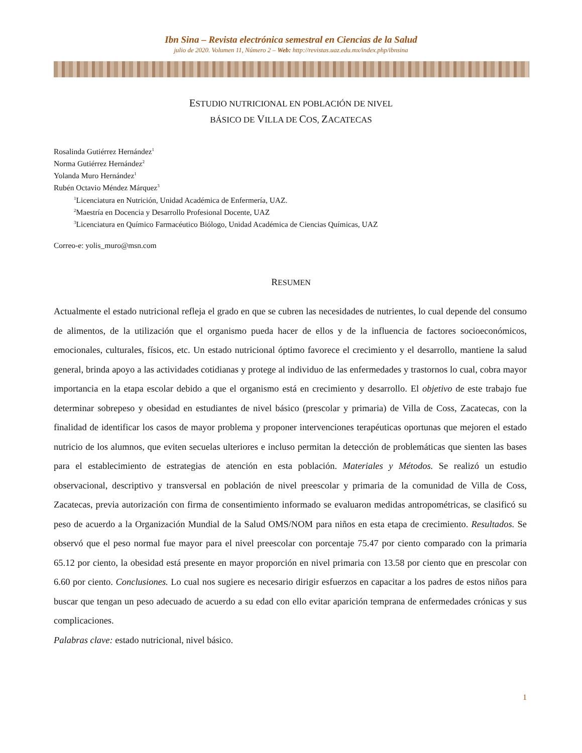Ibn Sina – Revista electrónica semestral en Ciencias de la Salud
julio de 2020. Volumen 11, Número 2 – Web: http://revistas.uaz.edu.mx/index.php/ibnsina
ESTUDIO NUTRICIONAL EN POBLACIÓN DE NIVEL
BÁSICO DE VILLA DE COS, ZACATECAS
Rosalinda Gutiérrez Hernández<sup>1</sup>
Norma Gutiérrez Hernández<sup>2</sup>
Yolanda Muro Hernández<sup>1</sup>
Rubén Octavio Méndez Márquez<sup>3</sup>
<sup>1</sup> Licenciatura en Nutrición, Unidad Académica de Enfermería, UAZ.
<sup>2</sup> Maestría en Docencia y Desarrollo Profesional Docente, UAZ
<sup>3</sup> Licenciatura en Químico Farmacéutico Biólogo, Unidad Académica de Ciencias Químicas, UAZ
Correo-e: yolis_muro@msn.com
RESUMEN
Actualmente el estado nutricional refleja el grado en que se cubren las necesidades de nutrientes, lo cual depende del consumo de alimentos, de la utilización que el organismo pueda hacer de ellos y de la influencia de factores socioeconómicos, emocionales, culturales, físicos, etc. Un estado nutricional óptimo favorece el crecimiento y el desarrollo, mantiene la salud general, brinda apoyo a las actividades cotidianas y protege al individuo de las enfermedades y trastornos lo cual, cobra mayor importancia en la etapa escolar debido a que el organismo está en crecimiento y desarrollo. El objetivo de este trabajo fue determinar sobrepeso y obesidad en estudiantes de nivel básico (prescolar y primaria) de Villa de Coss, Zacatecas, con la finalidad de identificar los casos de mayor problema y proponer intervenciones terapéuticas oportunas que mejoren el estado nutricio de los alumnos, que eviten secuelas ulteriores e incluso permitan la detección de problemáticas que sienten las bases para el establecimiento de estrategias de atención en esta población. Materiales y Métodos. Se realizó un estudio observacional, descriptivo y transversal en población de nivel preescolar y primaria de la comunidad de Villa de Coss, Zacatecas, previa autorización con firma de consentimiento informado se evaluaron medidas antropométricas, se clasificó su peso de acuerdo a la Organización Mundial de la Salud OMS/NOM para niños en esta etapa de crecimiento. Resultados. Se observó que el peso normal fue mayor para el nivel preescolar con porcentaje 75.47 por ciento comparado con la primaria 65.12 por ciento, la obesidad está presente en mayor proporción en nivel primaria con 13.58 por ciento que en prescolar con 6.60 por ciento. Conclusiones. Lo cual nos sugiere es necesario dirigir esfuerzos en capacitar a los padres de estos niños para buscar que tengan un peso adecuado de acuerdo a su edad con ello evitar aparición temprana de enfermedades crónicas y sus complicaciones.
Palabras clave: estado nutricional, nivel básico.
1